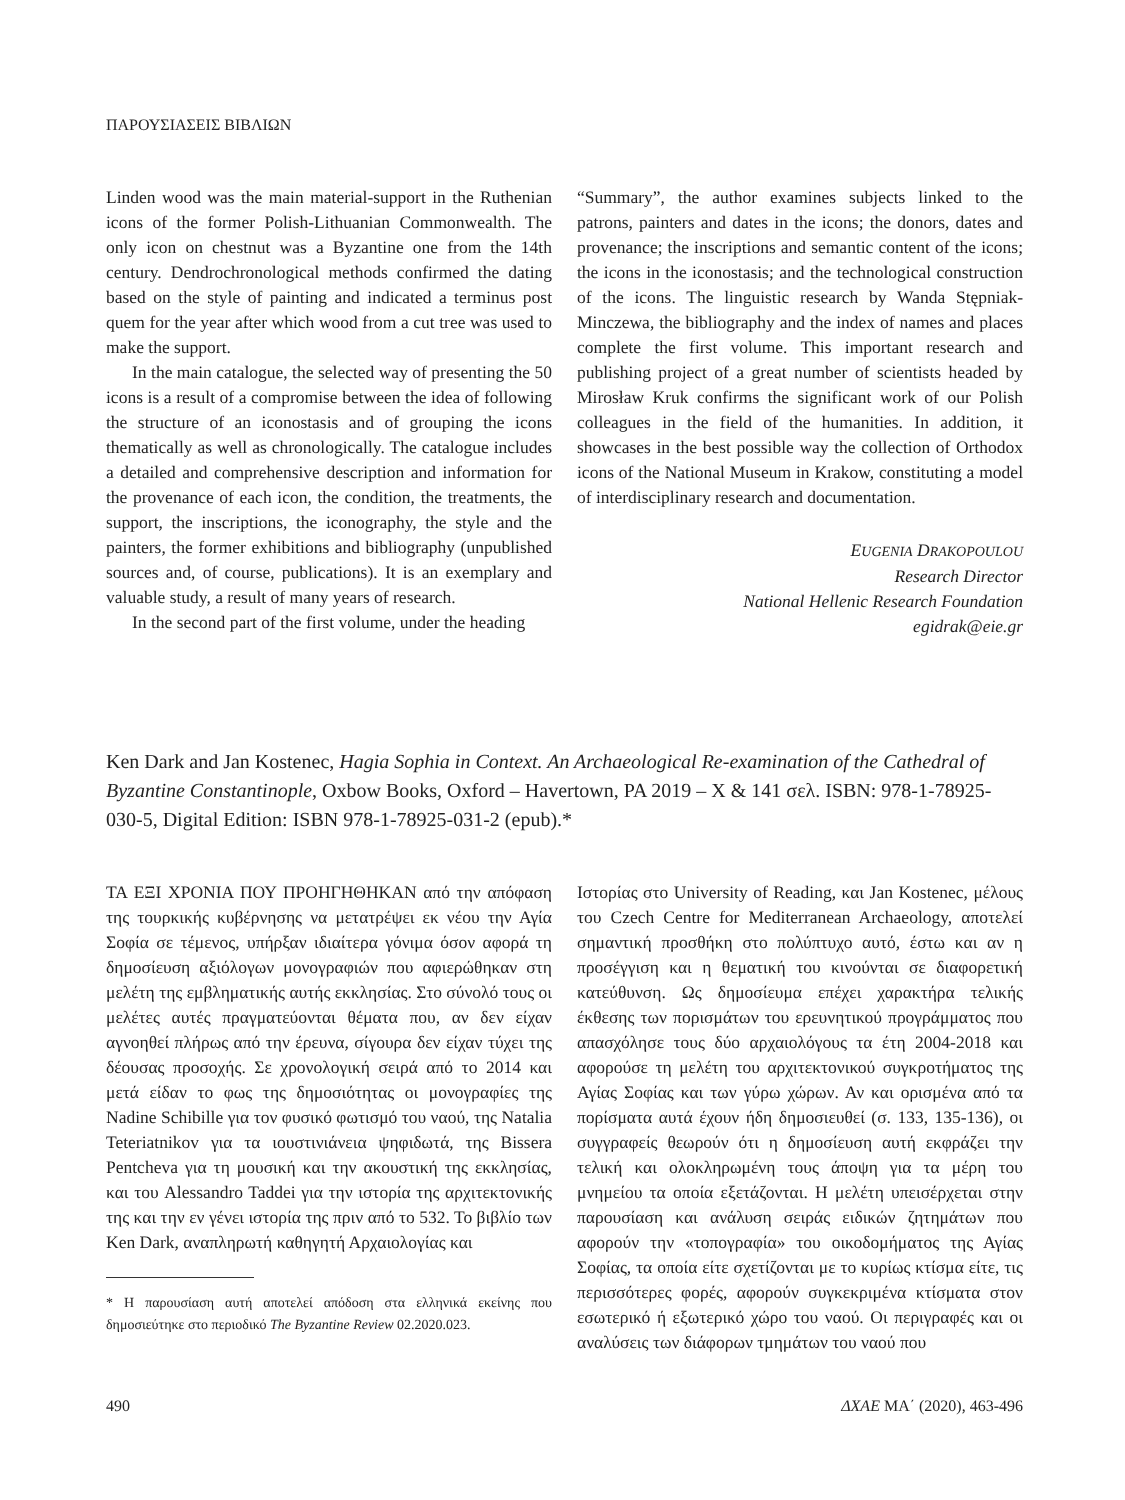ΠΑΡΟΥΣΙΑΣΕΙΣ ΒΙΒΛΙΩΝ
Linden wood was the main material-support in the Ruthenian icons of the former Polish-Lithuanian Commonwealth. The only icon on chestnut was a Byzantine one from the 14th century. Dendrochronological methods confirmed the dating based on the style of painting and indicated a terminus post quem for the year after which wood from a cut tree was used to make the support.
In the main catalogue, the selected way of presenting the 50 icons is a result of a compromise between the idea of following the structure of an iconostasis and of grouping the icons thematically as well as chronologically. The catalogue includes a detailed and comprehensive description and information for the provenance of each icon, the condition, the treatments, the support, the inscriptions, the iconography, the style and the painters, the former exhibitions and bibliography (unpublished sources and, of course, publications). It is an exemplary and valuable study, a result of many years of research.
In the second part of the first volume, under the heading
“Summary”, the author examines subjects linked to the patrons, painters and dates in the icons; the donors, dates and provenance; the inscriptions and semantic content of the icons; the icons in the iconostasis; and the technological construction of the icons. The linguistic research by Wanda Stępniak-Minczewa, the bibliography and the index of names and places complete the first volume. This important research and publishing project of a great number of scientists headed by Mirosław Kruk confirms the significant work of our Polish colleagues in the field of the humanities. In addition, it showcases in the best possible way the collection of Orthodox icons of the National Museum in Krakow, constituting a model of interdisciplinary research and documentation.
EUGENIA DRAKOPOULOU
Research Director
National Hellenic Research Foundation
egidrak@eie.gr
Ken Dark and Jan Kostenec, Hagia Sophia in Context. An Archaeological Re-examination of the Cathedral of Byzantine Constantinople, Oxbow Books, Oxford – Havertown, PA 2019 – X & 141 σελ. ISBN: 978-1-78925-030-5, Digital Edition: ISBN 978-1-78925-031-2 (epub).*
ΤΑ ΕΞΙ ΧΡΟΝΙΑ ΠΟΥ ΠΡΟΗΓΗΘΗΚΑΝ από την απόφαση της τουρκικής κυβέρνησης να μετατρέψει εκ νέου την Αγία Σοφία σε τέμενος, υπήρξαν ιδιαίτερα γόνιμα όσον αφορά τη δημοσίευση αξιόλογων μονογραφιών που αφιερώθηκαν στη μελέτη της εμβληματικής αυτής εκκλησίας. Στο σύνολό τους οι μελέτες αυτές πραγματεύονται θέματα που, αν δεν είχαν αγνοηθεί πλήρως από την έρευνα, σίγουρα δεν είχαν τύχει της δέουσας προσοχής. Σε χρονολογική σειρά από το 2014 και μετά είδαν το φως της δημοσιότητας οι μονογραφίες της Nadine Schibille για τον φυσικό φωτισμό του ναού, της Natalia Teteriatnikov για τα ιουστινιάνεια ψηφιδωτά, της Bissera Pentcheva για τη μουσική και την ακουστική της εκκλησίας, και του Alessandro Taddei για την ιστορία της αρχιτεκτονικής της και την εν γένει ιστορία της πριν από το 532. Το βιβλίο των Ken Dark, αναπληρωτή καθηγητή Αρχαιολογίας και
* Η παρουσίαση αυτή αποτελεί απόδοση στα ελληνικά εκείνης που δημοσιεύτηκε στο περιοδικό The Byzantine Review 02.2020.023.
Ιστορίας στο University of Reading, και Jan Kostenec, μέλους του Czech Centre for Mediterranean Archaeology, αποτελεί σημαντική προσθήκη στο πολύπτυχο αυτό, έστω και αν η προσέγγιση και η θεματική του κινούνται σε διαφορετική κατεύθυνση. Ως δημοσίευμα επέχει χαρακτήρα τελικής έκθεσης των πορισμάτων του ερευνητικού προγράμματος που απασχόλησε τους δύο αρχαιολόγους τα έτη 2004-2018 και αφορούσε τη μελέτη του αρχιτεκτονικού συγκροτήματος της Αγίας Σοφίας και των γύρω χώρων. Αν και ορισμένα από τα πορίσματα αυτά έχουν ήδη δημοσιευθεί (σ. 133, 135-136), οι συγγραφείς θεωρούν ότι η δημοσίευση αυτή εκφράζει την τελική και ολοκληρωμένη τους άποψη για τα μέρη του μνημείου τα οποία εξετάζονται. Η μελέτη υπεισέρχεται στην παρουσίαση και ανάλυση σειράς ειδικών ζητημάτων που αφορούν την «τοπογραφία» του οικοδομήματος της Αγίας Σοφίας, τα οποία είτε σχετίζονται με το κυρίως κτίσμα είτε, τις περισσότερες φορές, αφορούν συγκεκριμένα κτίσματα στον εσωτερικό ή εξωτερικό χώρο του ναού. Οι περιγραφές και οι αναλύσεις των διάφορων τμημάτων του ναού που
490 ΔΧΑΕ ΜΑ΄ (2020), 463-496